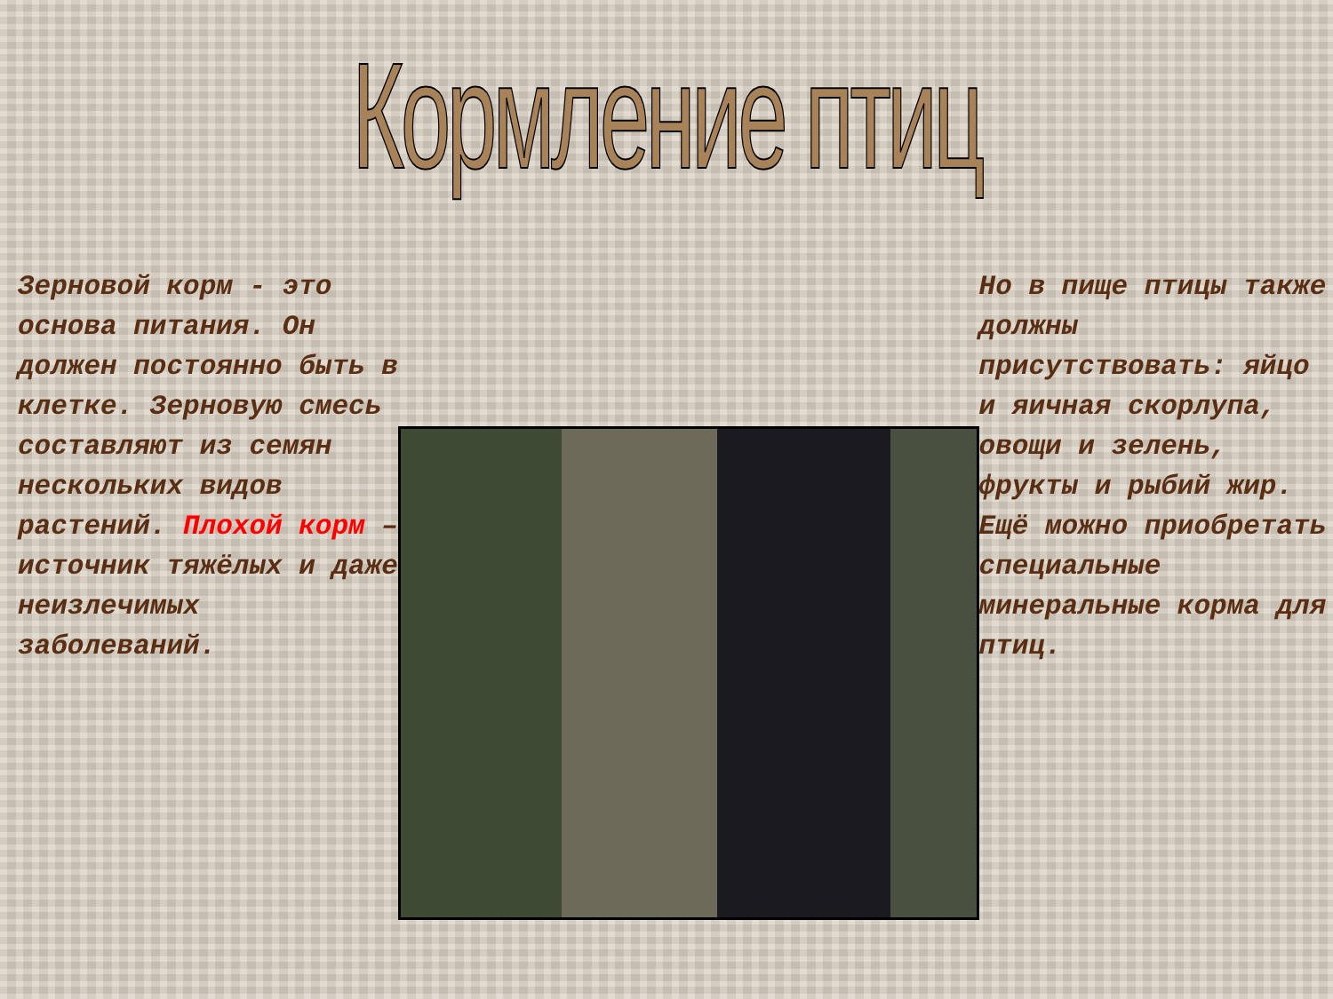Кормление птиц
Зерновой корм - это основа питания. Он должен постоянно быть в клетке. Зерновую смесь составляют из семян нескольких видов растений. Плохой корм – источник тяжёлых и даже неизлечимых заболеваний.
Но в пище птицы также должны присутствовать: яйцо и яичная скорлупа, овощи и зелень, фрукты и рыбий жир. Ещё можно приобретать специальные минеральные корма для птиц.